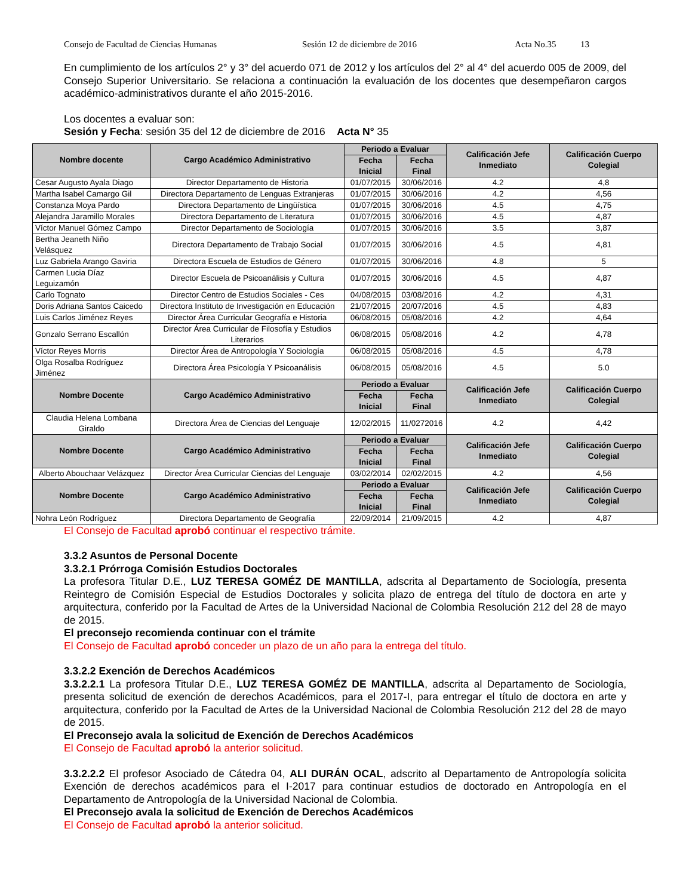Consejo de Facultad de Ciencias Humanas Sesión 12 de diciembre de 2016 Acta No.35 13
En cumplimiento de los artículos 2° y 3° del acuerdo 071 de 2012 y los artículos del 2° al 4° del acuerdo 005 de 2009, del Consejo Superior Universitario. Se relaciona a continuación la evaluación de los docentes que desempeñaron cargos académico-administrativos durante el año 2015-2016.
Los docentes a evaluar son:
Sesión y Fecha: sesión 35 del 12 de diciembre de 2016 Acta N° 35
| Nombre docente | Cargo Académico Administrativo | Periodo a Evaluar | | Calificación Jefe Inmediato | Calificación Cuerpo Colegial |
| --- | --- | --- | --- | --- | --- |
| | | Fecha Inicial | Fecha Final | | |
| Cesar Augusto Ayala Diago | Director Departamento de Historia | 01/07/2015 | 30/06/2016 | 4.2 | 4,8 |
| Martha Isabel Camargo Gil | Directora Departamento de Lenguas Extranjeras | 01/07/2015 | 30/06/2016 | 4.2 | 4,56 |
| Constanza Moya Pardo | Directora Departamento de Lingüística | 01/07/2015 | 30/06/2016 | 4.5 | 4,75 |
| Alejandra Jaramillo Morales | Directora Departamento de Literatura | 01/07/2015 | 30/06/2016 | 4.5 | 4,87 |
| Víctor Manuel Gómez Campo | Director Departamento de Sociología | 01/07/2015 | 30/06/2016 | 3.5 | 3,87 |
| Bertha Jeaneth Niño Velásquez | Directora Departamento de Trabajo Social | 01/07/2015 | 30/06/2016 | 4.5 | 4,81 |
| Luz Gabriela Arango Gaviria | Directora Escuela de Estudios de Género | 01/07/2015 | 30/06/2016 | 4.8 | 5 |
| Carmen Lucia Díaz Leguizamón | Director Escuela de Psicoanálisis y Cultura | 01/07/2015 | 30/06/2016 | 4.5 | 4,87 |
| Carlo Tognato | Director Centro de Estudios Sociales - Ces | 04/08/2015 | 03/08/2016 | 4.2 | 4,31 |
| Doris Adriana Santos Caicedo | Directora Instituto de Investigación en Educación | 21/07/2015 | 20/07/2016 | 4.5 | 4,83 |
| Luis Carlos Jiménez Reyes | Director Área Curricular Geografía e Historia | 06/08/2015 | 05/08/2016 | 4.2 | 4,64 |
| Gonzalo Serrano Escallón | Director Área Curricular de Filosofía y Estudios Literarios | 06/08/2015 | 05/08/2016 | 4.2 | 4,78 |
| Víctor Reyes Morris | Director Área de Antropología Y Sociología | 06/08/2015 | 05/08/2016 | 4.5 | 4,78 |
| Olga Rosalba Rodríguez Jiménez | Directora Área Psicología Y Psicoanálisis | 06/08/2015 | 05/08/2016 | 4.5 | 5.0 |
| Nombre Docente | Cargo Académico Administrativo | Periodo a Evaluar | | Calificación Jefe Inmediato | Calificación Cuerpo Colegial |
| | | Fecha Inicial | Fecha Final | | |
| Claudia Helena Lombana Giraldo | Directora Área de Ciencias del Lenguaje | 12/02/2015 | 11/0272016 | 4.2 | 4,42 |
| Nombre Docente | Cargo Académico Administrativo | Periodo a Evaluar | | Calificación Jefe Inmediato | Calificación Cuerpo Colegial |
| | | Fecha Inicial | Fecha Final | | |
| Alberto Abouchaar Velázquez | Director Área Curricular Ciencias del Lenguaje | 03/02/2014 | 02/02/2015 | 4.2 | 4,56 |
| Nombre Docente | Cargo Académico Administrativo | Periodo a Evaluar | | Calificación Jefe Inmediato | Calificación Cuerpo Colegial |
| | | Fecha Inicial | Fecha Final | | |
| Nohra León Rodríguez | Directora Departamento de Geografía | 22/09/2014 | 21/09/2015 | 4.2 | 4,87 |
El Consejo de Facultad aprobó continuar el respectivo trámite.
3.3.2 Asuntos de Personal Docente
3.3.2.1 Prórroga Comisión Estudios Doctorales
La profesora Titular D.E., LUZ TERESA GOMÉZ DE MANTILLA, adscrita al Departamento de Sociología, presenta Reintegro de Comisión Especial de Estudios Doctorales y solicita plazo de entrega del título de doctora en arte y arquitectura, conferido por la Facultad de Artes de la Universidad Nacional de Colombia Resolución 212 del 28 de mayo de 2015.
El preconsejo recomienda continuar con el trámite
El Consejo de Facultad aprobó conceder un plazo de un año para la entrega del título.
3.3.2.2 Exención de Derechos Académicos
3.3.2.2.1 La profesora Titular D.E., LUZ TERESA GOMÉZ DE MANTILLA, adscrita al Departamento de Sociología, presenta solicitud de exención de derechos Académicos, para el 2017-I, para entregar el título de doctora en arte y arquitectura, conferido por la Facultad de Artes de la Universidad Nacional de Colombia Resolución 212 del 28 de mayo de 2015.
El Preconsejo avala la solicitud de Exención de Derechos Académicos
El Consejo de Facultad aprobó la anterior solicitud.
3.3.2.2.2 El profesor Asociado de Cátedra 04, ALI DURÁN OCAL, adscrito al Departamento de Antropología solicita Exención de derechos académicos para el I-2017 para continuar estudios de doctorado en Antropología en el Departamento de Antropología de la Universidad Nacional de Colombia.
El Preconsejo avala la solicitud de Exención de Derechos Académicos
El Consejo de Facultad aprobó la anterior solicitud.